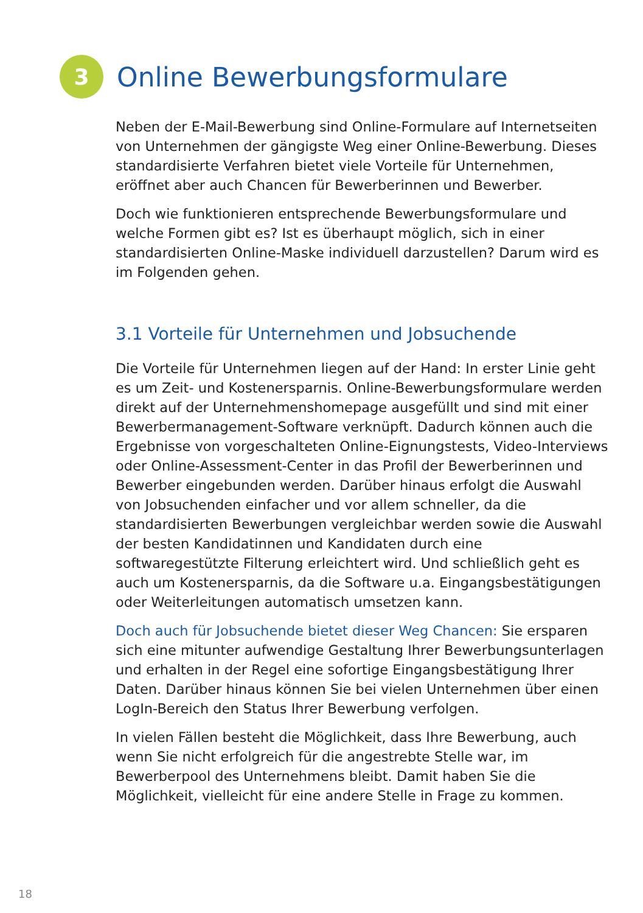3
Online Bewerbungsformulare
Neben der E-Mail-Bewerbung sind Online-Formulare auf Internetseiten von Unternehmen der gängigste Weg einer Online-Bewerbung. Dieses standardisierte Verfahren bietet viele Vorteile für Unternehmen, eröffnet aber auch Chancen für Bewerberinnen und Bewerber.
Doch wie funktionieren entsprechende Bewerbungsformulare und welche Formen gibt es? Ist es überhaupt möglich, sich in einer standardisierten Online-Maske individuell darzustellen? Darum wird es im Folgenden gehen.
3.1 Vorteile für Unternehmen und Jobsuchende
Die Vorteile für Unternehmen liegen auf der Hand: In erster Linie geht es um Zeit- und Kostenersparnis. Online-Bewerbungsformulare werden direkt auf der Unternehmenshomepage ausgefüllt und sind mit einer Bewerbermanagement-Software verknüpft. Dadurch können auch die Ergebnisse von vorgeschalteten Online-Eignungstests, Video-Interviews oder Online-Assessment-Center in das Profil der Bewerberinnen und Bewerber eingebunden werden. Darüber hinaus erfolgt die Auswahl von Jobsuchenden einfacher und vor allem schneller, da die standardisierten Bewerbungen vergleichbar werden sowie die Auswahl der besten Kandidatinnen und Kandidaten durch eine softwaregestützte Filterung erleichtert wird. Und schließlich geht es auch um Kostenersparnis, da die Software u.a. Eingangsbestätigungen oder Weiterleitungen automatisch umsetzen kann.
Doch auch für Jobsuchende bietet dieser Weg Chancen: Sie ersparen sich eine mitunter aufwendige Gestaltung Ihrer Bewerbungsunterlagen und erhalten in der Regel eine sofortige Eingangsbestätigung Ihrer Daten. Darüber hinaus können Sie bei vielen Unternehmen über einen LogIn-Bereich den Status Ihrer Bewerbung verfolgen.
In vielen Fällen besteht die Möglichkeit, dass Ihre Bewerbung, auch wenn Sie nicht erfolgreich für die angestrebte Stelle war, im Bewerberpool des Unternehmens bleibt. Damit haben Sie die Möglichkeit, vielleicht für eine andere Stelle in Frage zu kommen.
18